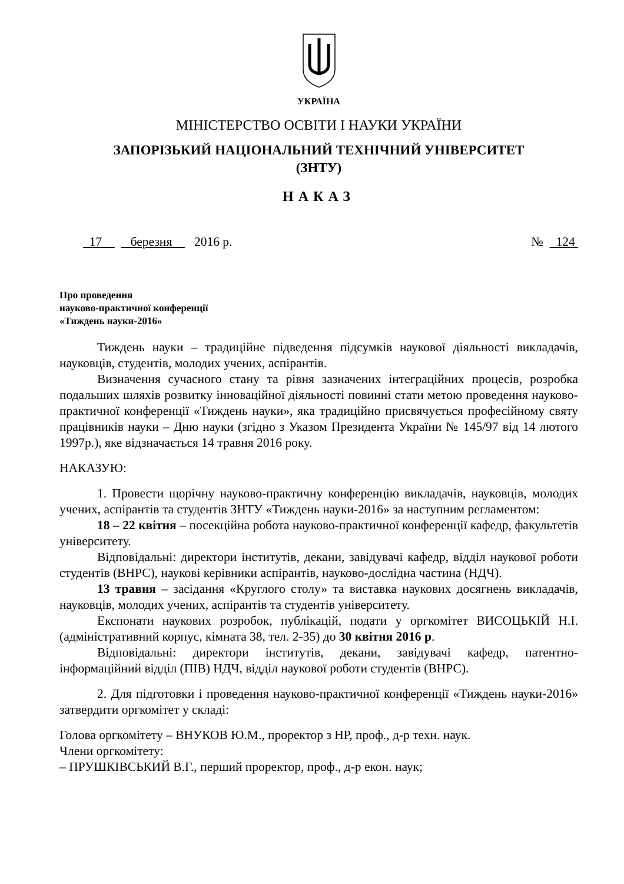УКРАЇНА
МІНІСТЕРСТВО ОСВІТИ І НАУКИ УКРАЇНИ
ЗАПОРІЗЬКИЙ НАЦІОНАЛЬНИЙ ТЕХНІЧНИЙ УНІВЕРСИТЕТ
(ЗНТУ)
НАКАЗ
17 березня 2016 р. № 124
Про проведення
науково-практичної конференції
«Тиждень науки-2016»
Тиждень науки – традиційне підведення підсумків наукової діяльності викладачів, науковців, студентів, молодих учених, аспірантів.
Визначення сучасного стану та рівня зазначених інтеграційних процесів, розробка подальших шляхів розвитку інноваційної діяльності повинні стати метою проведення науково-практичної конференції «Тиждень науки», яка традиційно присвячується професійному святу працівників науки – Дню науки (згідно з Указом Президента України № 145/97 від 14 лютого 1997р.), яке відзначається 14 травня 2016 року.
НАКАЗУЮ:
1. Провести щорічну науково-практичну конференцію викладачів, науковців, молодих учених, аспірантів та студентів ЗНТУ «Тиждень науки-2016» за наступним регламентом:
18 – 22 квітня – посекційна робота науково-практичної конференції кафедр, факультетів університету.
Відповідальні: директори інститутів, декани, завідувачі кафедр, відділ наукової роботи студентів (ВНРС), наукові керівники аспірантів, науково-дослідна частина (НДЧ).
13 травня – засідання «Круглого столу» та виставка наукових досягнень викладачів, науковців, молодих учених, аспірантів та студентів університету.
Експонати наукових розробок, публікацій, подати у оргкомітет ВИСОЦЬКІЙ Н.І. (адміністративний корпус, кімната 38, тел. 2-35) до 30 квітня 2016 р.
Відповідальні: директори інститутів, декани, завідувачі кафедр, патентно-інформаційний відділ (ПІВ) НДЧ, відділ наукової роботи студентів (ВНРС).
2. Для підготовки і проведення науково-практичної конференції «Тиждень науки-2016» затвердити оргкомітет у складі:
Голова оргкомітету – ВНУКОВ Ю.М., проректор з НР, проф., д-р техн. наук.
Члени оргкомітету:
– ПРУШКІВСЬКИЙ В.Г., перший проректор, проф., д-р екон. наук;